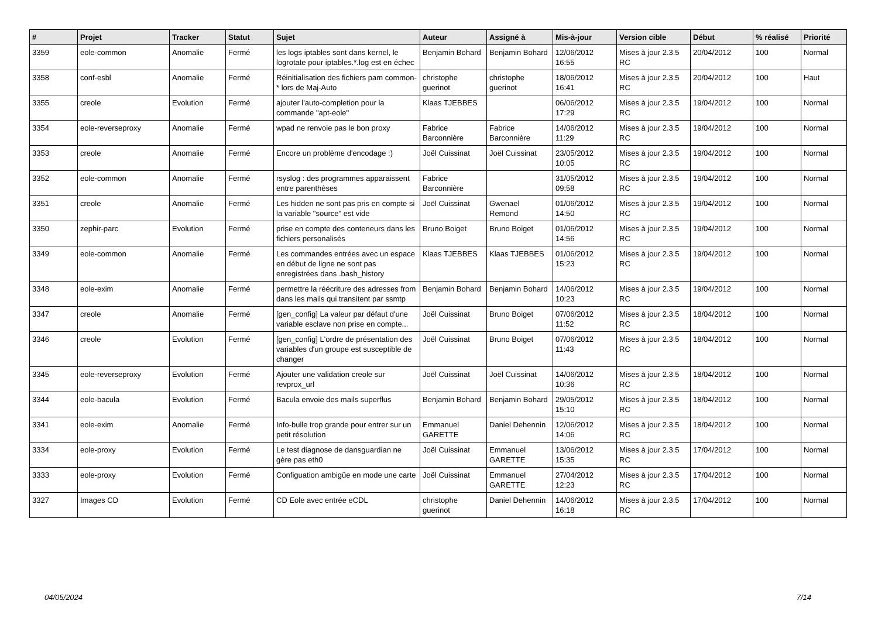| # | Projet | Tracker | Statut | Sujet | Auteur | Assigné à | Mis-à-jour | Version cible | Début | % réalisé | Priorité |
| --- | --- | --- | --- | --- | --- | --- | --- | --- | --- | --- | --- |
| 3359 | eole-common | Anomalie | Fermé | les logs iptables sont dans kernel, le logrotate pour iptables.*.log est en échec | Benjamin Bohard | Benjamin Bohard | 12/06/2012 16:55 | Mises à jour 2.3.5 RC | 20/04/2012 | 100 | Normal |
| 3358 | conf-esbl | Anomalie | Fermé | Réinitialisation des fichiers pam common-* lors de Maj-Auto | christophe guerinot | christophe guerinot | 18/06/2012 16:41 | Mises à jour 2.3.5 RC | 20/04/2012 | 100 | Haut |
| 3355 | creole | Evolution | Fermé | ajouter l'auto-completion pour la commande "apt-eole" | Klaas TJEBBES | | 06/06/2012 17:29 | Mises à jour 2.3.5 RC | 19/04/2012 | 100 | Normal |
| 3354 | eole-reverseproxy | Anomalie | Fermé | wpad ne renvoie pas le bon proxy | Fabrice Barconnière | Fabrice Barconnière | 14/06/2012 11:29 | Mises à jour 2.3.5 RC | 19/04/2012 | 100 | Normal |
| 3353 | creole | Anomalie | Fermé | Encore un problème d'encodage :) | Joël Cuissinat | Joël Cuissinat | 23/05/2012 10:05 | Mises à jour 2.3.5 RC | 19/04/2012 | 100 | Normal |
| 3352 | eole-common | Anomalie | Fermé | rsyslog : des programmes apparaissent entre parenthèses | Fabrice Barconnière | | 31/05/2012 09:58 | Mises à jour 2.3.5 RC | 19/04/2012 | 100 | Normal |
| 3351 | creole | Anomalie | Fermé | Les hidden ne sont pas pris en compte si la variable "source" est vide | Joël Cuissinat | Gwenael Remond | 01/06/2012 14:50 | Mises à jour 2.3.5 RC | 19/04/2012 | 100 | Normal |
| 3350 | zephir-parc | Evolution | Fermé | prise en compte des conteneurs dans les fichiers personalisés | Bruno Boiget | Bruno Boiget | 01/06/2012 14:56 | Mises à jour 2.3.5 RC | 19/04/2012 | 100 | Normal |
| 3349 | eole-common | Anomalie | Fermé | Les commandes entrées avec un espace en début de ligne ne sont pas enregistrées dans .bash_history | Klaas TJEBBES | Klaas TJEBBES | 01/06/2012 15:23 | Mises à jour 2.3.5 RC | 19/04/2012 | 100 | Normal |
| 3348 | eole-exim | Anomalie | Fermé | permettre la réécriture des adresses from dans les mails qui transitent par ssmtp | Benjamin Bohard | Benjamin Bohard | 14/06/2012 10:23 | Mises à jour 2.3.5 RC | 19/04/2012 | 100 | Normal |
| 3347 | creole | Anomalie | Fermé | [gen_config] La valeur par défaut d'une variable esclave non prise en compte... | Joël Cuissinat | Bruno Boiget | 07/06/2012 11:52 | Mises à jour 2.3.5 RC | 18/04/2012 | 100 | Normal |
| 3346 | creole | Evolution | Fermé | [gen_config] L'ordre de présentation des variables d'un groupe est susceptible de changer | Joël Cuissinat | Bruno Boiget | 07/06/2012 11:43 | Mises à jour 2.3.5 RC | 18/04/2012 | 100 | Normal |
| 3345 | eole-reverseproxy | Evolution | Fermé | Ajouter une validation creole sur revprox_url | Joël Cuissinat | Joël Cuissinat | 14/06/2012 10:36 | Mises à jour 2.3.5 RC | 18/04/2012 | 100 | Normal |
| 3344 | eole-bacula | Evolution | Fermé | Bacula envoie des mails superflus | Benjamin Bohard | Benjamin Bohard | 29/05/2012 15:10 | Mises à jour 2.3.5 RC | 18/04/2012 | 100 | Normal |
| 3341 | eole-exim | Anomalie | Fermé | Info-bulle trop grande pour entrer sur un petit résolution | Emmanuel GARETTE | Daniel Dehennin | 12/06/2012 14:06 | Mises à jour 2.3.5 RC | 18/04/2012 | 100 | Normal |
| 3334 | eole-proxy | Evolution | Fermé | Le test diagnose de dansguardian ne gère pas eth0 | Joël Cuissinat | Emmanuel GARETTE | 13/06/2012 15:35 | Mises à jour 2.3.5 RC | 17/04/2012 | 100 | Normal |
| 3333 | eole-proxy | Evolution | Fermé | Configuation ambigüe en mode une carte | Joël Cuissinat | Emmanuel GARETTE | 27/04/2012 12:23 | Mises à jour 2.3.5 RC | 17/04/2012 | 100 | Normal |
| 3327 | Images CD | Evolution | Fermé | CD Eole avec entrée eCDL | christophe guerinot | Daniel Dehennin | 14/06/2012 16:18 | Mises à jour 2.3.5 RC | 17/04/2012 | 100 | Normal |
04/05/2024 7/14